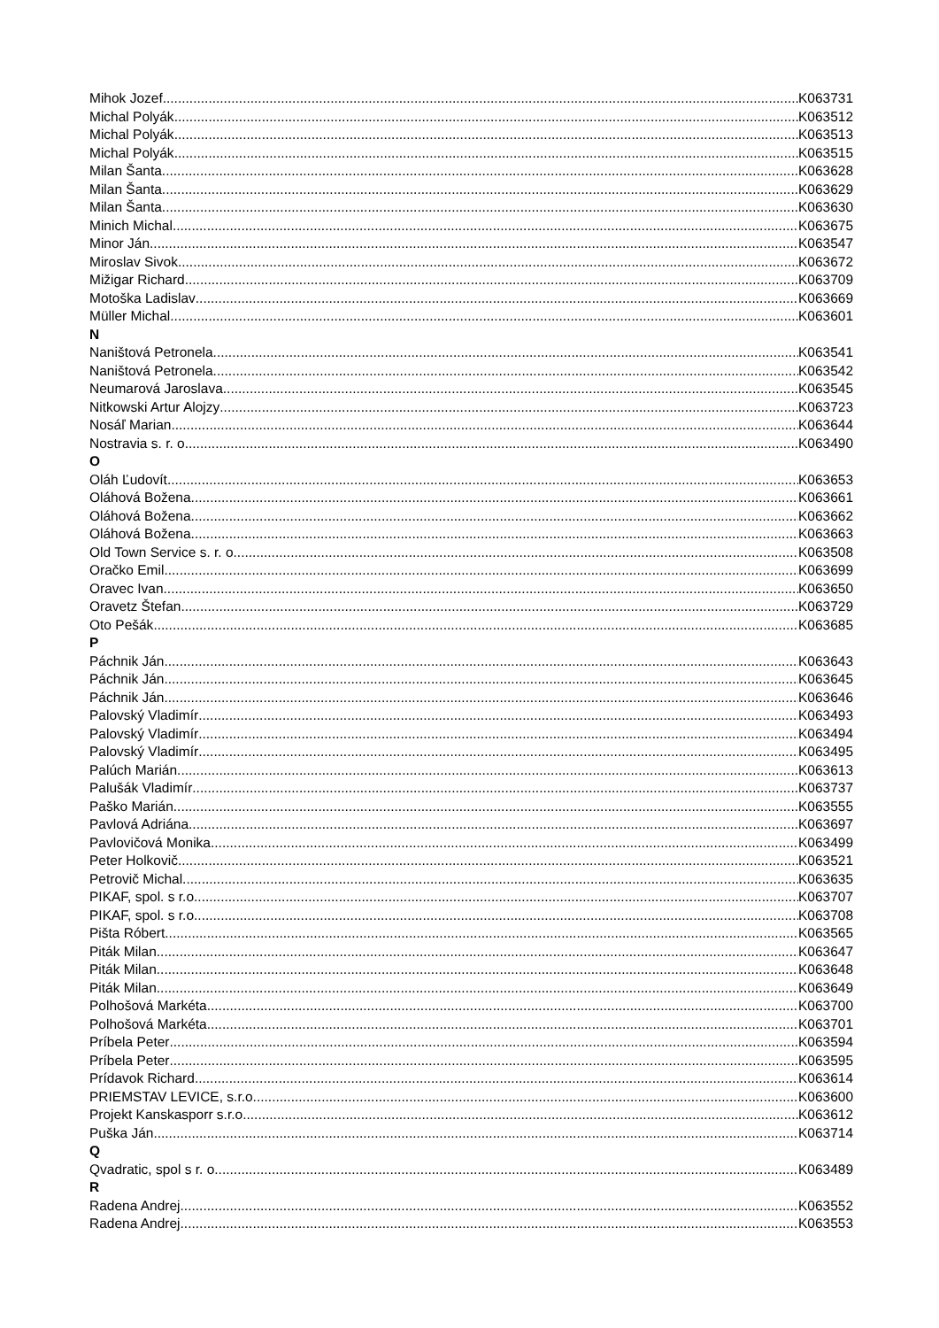Mihok Jozef K063731
Michal Polyák K063512
Michal Polyák K063513
Michal Polyák K063515
Milan Šanta K063628
Milan Šanta K063629
Milan Šanta K063630
Minich Michal K063675
Minor Ján K063547
Miroslav Sivok K063672
Mižigar Richard K063709
Motoška Ladislav K063669
Müller Michal K063601
N
Naništová Petronela K063541
Naništová Petronela K063542
Neumarová Jaroslava K063545
Nitkowski Artur Alojzy K063723
Nosáľ Marian K063644
Nostravia s. r. o. K063490
O
Oláh Ľudovít K063653
Oláhová Božena K063661
Oláhová Božena K063662
Oláhová Božena K063663
Old Town Service s. r. o. K063508
Oračko Emil K063699
Oravec Ivan K063650
Oravetz Štefan K063729
Oto Pešák K063685
P
Páchnik Ján K063643
Páchnik Ján K063645
Páchnik Ján K063646
Palovský Vladimír K063493
Palovský Vladimír K063494
Palovský Vladimír K063495
Palúch Marián K063613
Palušák Vladimír K063737
Paško Marián K063555
Pavlová Adriána K063697
Pavlovičová Monika K063499
Peter Holkovič K063521
Petrovič Michal K063635
PIKAF, spol. s r.o. K063707
PIKAF, spol. s r.o. K063708
Pišta Róbert K063565
Piták Milan K063647
Piták Milan K063648
Piták Milan K063649
Polhošová Markéta K063700
Polhošová Markéta K063701
Príbela Peter K063594
Príbela Peter K063595
Prídavok Richard K063614
PRIEMSTAV LEVICE, s.r.o. K063600
Projekt Kanskasporr s.r.o. K063612
Puška Ján K063714
Q
Qvadratic, spol s r. o. K063489
R
Radena Andrej K063552
Radena Andrej K063553